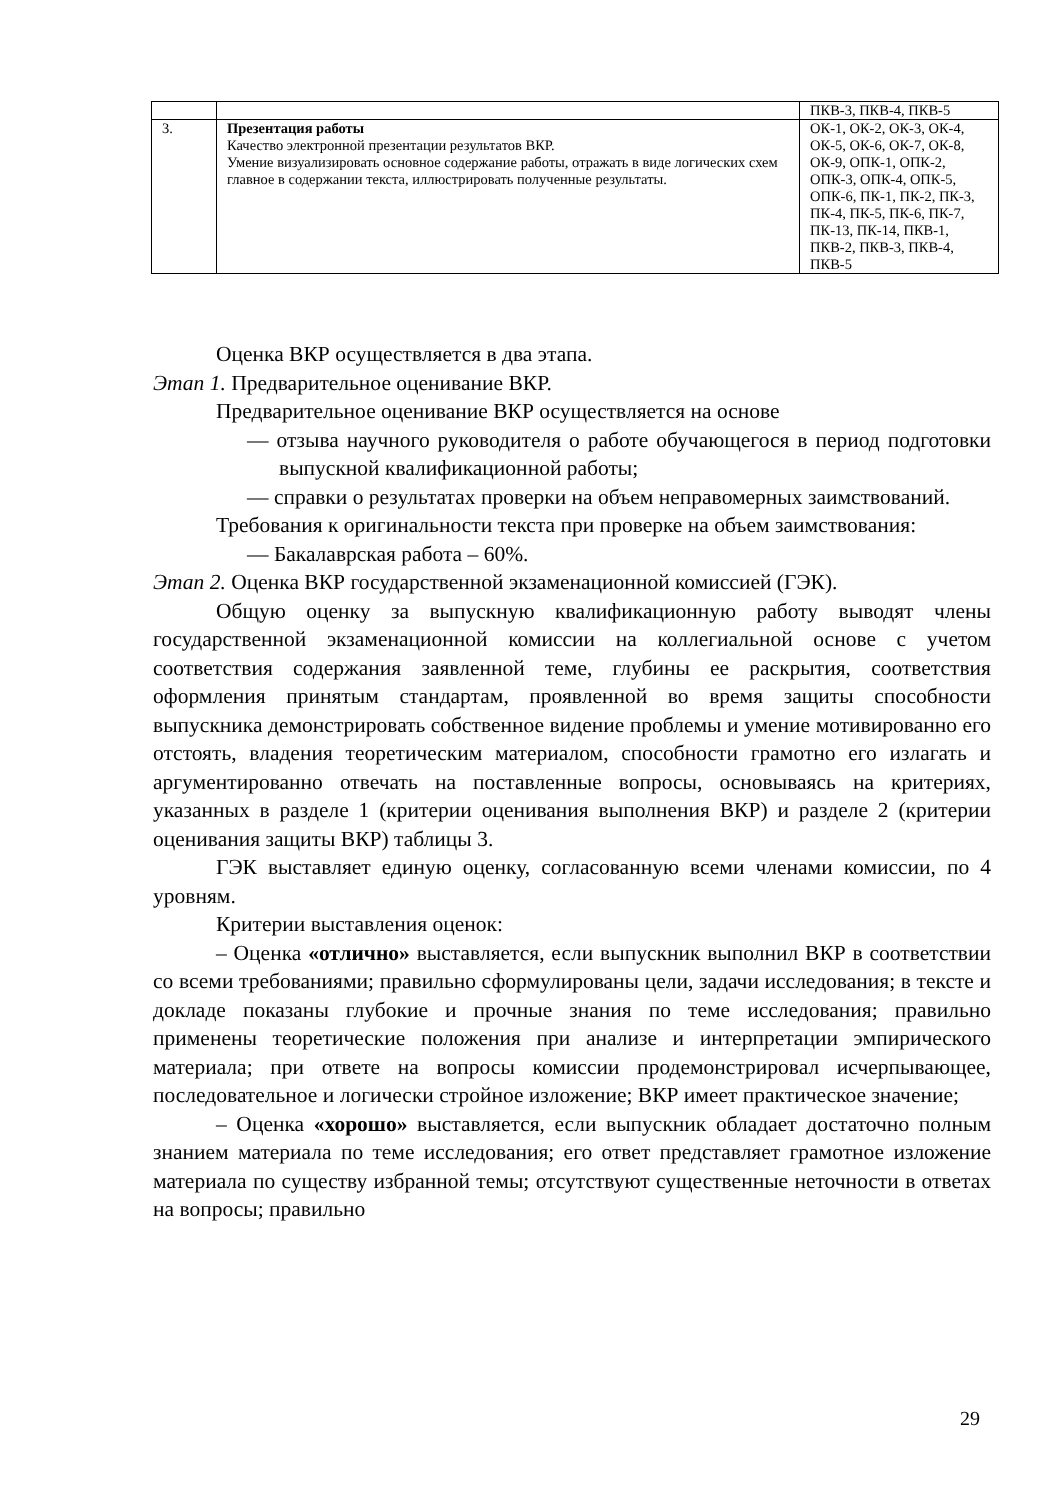| | | ПКВ-3, ПКВ-4, ПКВ-5 |
| 3. | Презентация работы Качество электронной презентации результатов ВКР. Умение визуализировать основное содержание работы, отражать в виде логических схем главное в содержании текста, иллюстрировать полученные результаты. | ОК-1, ОК-2, ОК-3, ОК-4, ОК-5, ОК-6, ОК-7, ОК-8, ОК-9, ОПК-1, ОПК-2, ОПК-3, ОПК-4, ОПК-5, ОПК-6, ПК-1, ПК-2, ПК-3, ПК-4, ПК-5, ПК-6, ПК-7, ПК-13, ПК-14, ПКВ-1, ПКВ-2, ПКВ-3, ПКВ-4, ПКВ-5 |
Оценка ВКР осуществляется в два этапа.
Этап 1. Предварительное оценивание ВКР.
Предварительное оценивание ВКР осуществляется на основе
— отзыва научного руководителя о работе обучающегося в период подготовки выпускной квалификационной работы;
— справки о результатах проверки на объем неправомерных заимствований.
Требования к оригинальности текста при проверке на объем заимствования:
— Бакалаврская работа – 60%.
Этап 2. Оценка ВКР государственной экзаменационной комиссией (ГЭК).
Общую оценку за выпускную квалификационную работу выводят члены государственной экзаменационной комиссии на коллегиальной основе с учетом соответствия содержания заявленной теме, глубины ее раскрытия, соответствия оформления принятым стандартам, проявленной во время защиты способности выпускника демонстрировать собственное видение проблемы и умение мотивированно его отстоять, владения теоретическим материалом, способности грамотно его излагать и аргументированно отвечать на поставленные вопросы, основываясь на критериях, указанных в разделе 1 (критерии оценивания выполнения ВКР) и разделе 2 (критерии оценивания защиты ВКР) таблицы 3.
ГЭК выставляет единую оценку, согласованную всеми членами комиссии, по 4 уровням.
Критерии выставления оценок:
– Оценка «отлично» выставляется, если выпускник выполнил ВКР в соответствии со всеми требованиями; правильно сформулированы цели, задачи исследования; в тексте и докладе показаны глубокие и прочные знания по теме исследования; правильно применены теоретические положения при анализе и интерпретации эмпирического материала; при ответе на вопросы комиссии продемонстрировал исчерпывающее, последовательное и логически стройное изложение; ВКР имеет практическое значение;
– Оценка «хорошо» выставляется, если выпускник обладает достаточно полным знанием материала по теме исследования; его ответ представляет грамотное изложение материала по существу избранной темы; отсутствуют существенные неточности в ответах на вопросы; правильно
29